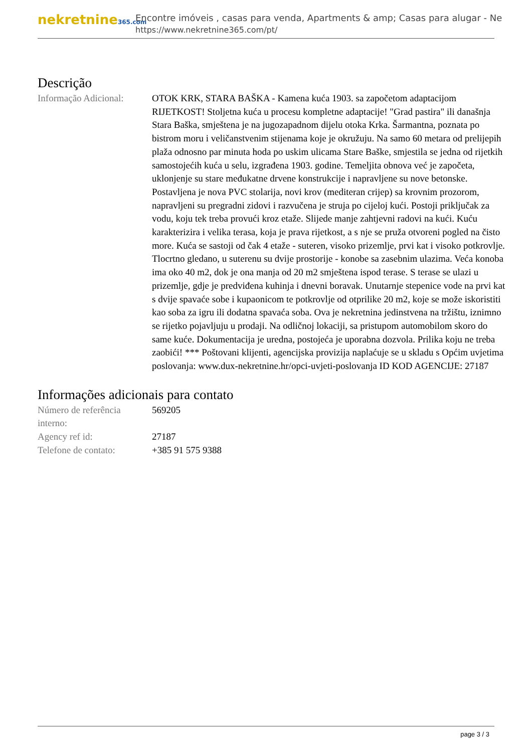nekretnine365.com
Encontre imóveis , casas para venda, Apartments & amp; Casas para alugar - Ne
https://www.nekretnine365.com/pt/
Descrição
| Informação Adicional: | OTOK KRK, STARA BAŠKA - Kamena kuća 1903. sa započetom adaptacijom RIJETKOST! Stoljetna kuća u procesu kompletne adaptacije! "Grad pastira" ili današnja Stara Baška, smještena je na jugozapadnom dijelu otoka Krka. Šarmantna, poznata po bistrom moru i veličanstvenim stijenama koje je okružuju. Na samo 60 metara od prelijepih plaža odnosno par minuta hoda po uskim ulicama Stare Baške, smjestila se jedna od rijetkih samostojećih kuća u selu, izgrađena 1903. godine. Temeljita obnova već je započeta, uklonjenje su stare međukatne drvene konstrukcije i napravljene su nove betonske. Postavljena je nova PVC stolarija, novi krov (mediteran crijep) sa krovnim prozorom, napravljeni su pregradni zidovi i razvučena je struja po cijeloj kući. Postoji priključak za vodu, koju tek treba provući kroz etaže. Slijede manje zahtjevni radovi na kući. Kuću karakterizira i velika terasa, koja je prava rijetkost, a s nje se pruža otvoreni pogled na čisto more. Kuća se sastoji od čak 4 etaže - suteren, visoko prizemlje, prvi kat i visoko potkrovlje. Tlocrtno gledano, u suterenu su dvije prostorije - konobe sa zasebnim ulazima. Veća konoba ima oko 40 m2, dok je ona manja od 20 m2 smještena ispod terase. S terase se ulazi u prizemlje, gdje je predviđena kuhinja i dnevni boravak. Unutarnje stepenice vode na prvi kat s dvije spavaće sobe i kupaonicom te potkrovlje od otprilike 20 m2, koje se može iskoristiti kao soba za igru ili dodatna spavaća soba. Ova je nekretnina jedinstvena na tržištu, iznimno se rijetko pojavljuju u prodaji. Na odličnoj lokaciji, sa pristupom automobilom skoro do same kuće. Dokumentacija je uredna, postojeća je uporabna dozvola. Prilika koju ne treba zaobići! *** Poštovani klijenti, agencijska provizija naplaćuje se u skladu s Općim uvjetima poslovanja: www.dux-nekretnine.hr/opci-uvjeti-poslovanja ID KOD AGENCIJE: 27187 |
Informações adicionais para contato
| Número de referência interno: | 569205 |
| Agency ref id: | 27187 |
| Telefone de contato: | +385 91 575 9388 |
page 3 / 3